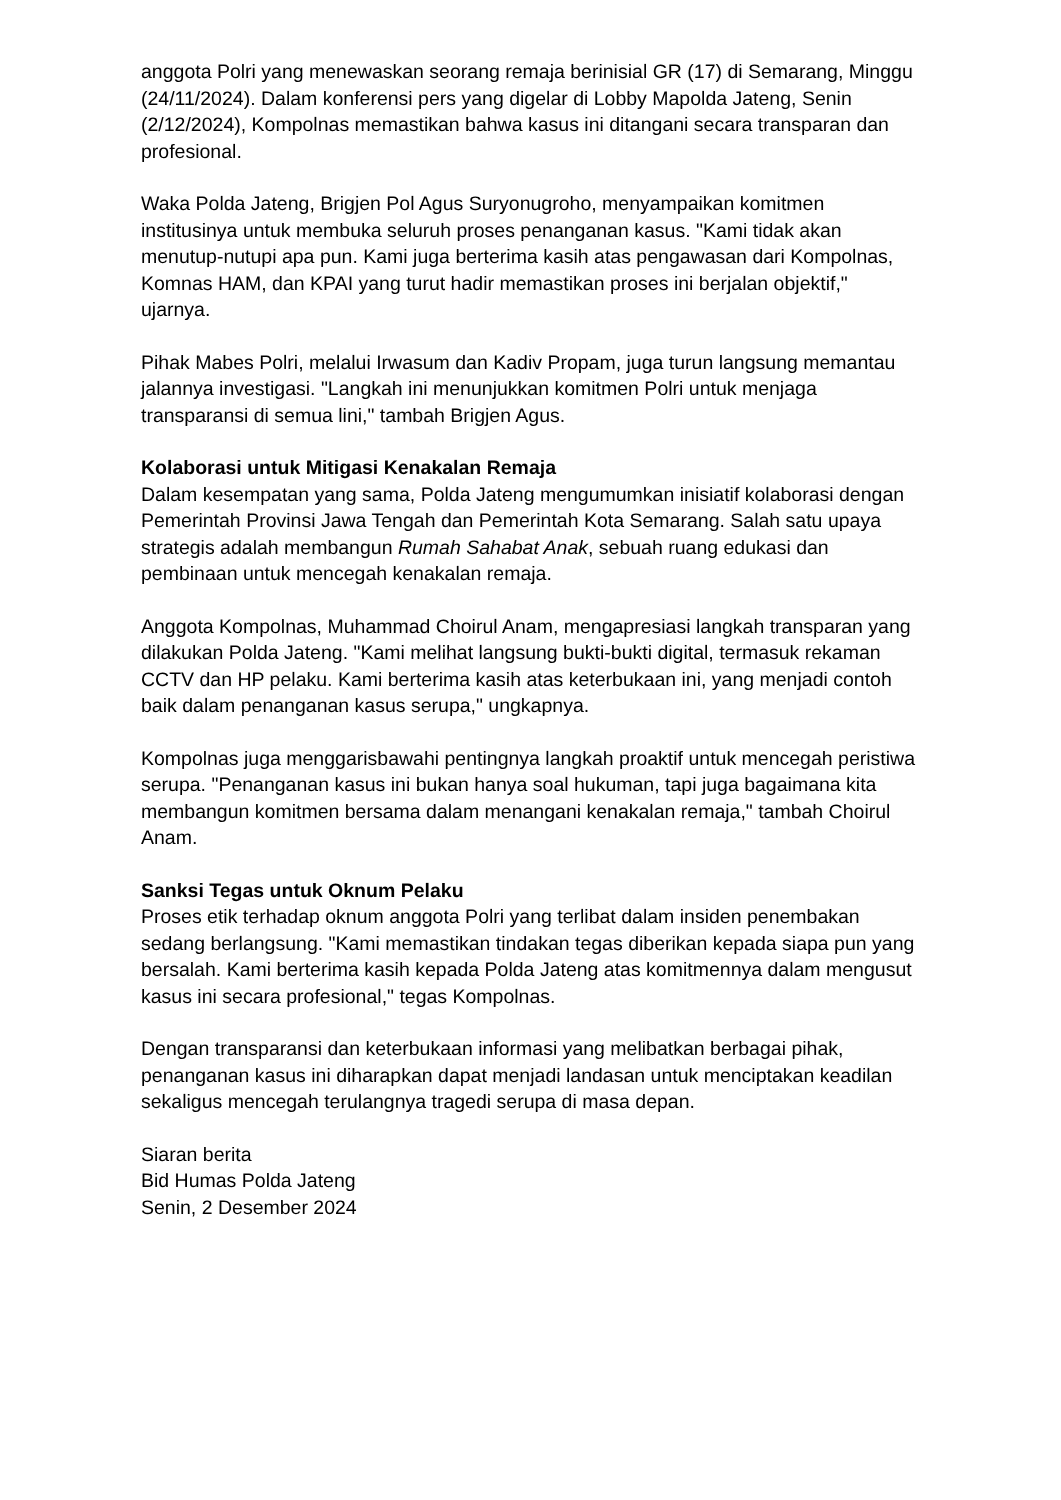anggota Polri yang menewaskan seorang remaja berinisial GR (17) di Semarang, Minggu (24/11/2024). Dalam konferensi pers yang digelar di Lobby Mapolda Jateng, Senin (2/12/2024), Kompolnas memastikan bahwa kasus ini ditangani secara transparan dan profesional.
Waka Polda Jateng, Brigjen Pol Agus Suryonugroho, menyampaikan komitmen institusinya untuk membuka seluruh proses penanganan kasus. "Kami tidak akan menutup-nutupi apa pun. Kami juga berterima kasih atas pengawasan dari Kompolnas, Komnas HAM, dan KPAI yang turut hadir memastikan proses ini berjalan objektif," ujarnya.
Pihak Mabes Polri, melalui Irwasum dan Kadiv Propam, juga turun langsung memantau jalannya investigasi. "Langkah ini menunjukkan komitmen Polri untuk menjaga transparansi di semua lini," tambah Brigjen Agus.
Kolaborasi untuk Mitigasi Kenakalan Remaja
Dalam kesempatan yang sama, Polda Jateng mengumumkan inisiatif kolaborasi dengan Pemerintah Provinsi Jawa Tengah dan Pemerintah Kota Semarang. Salah satu upaya strategis adalah membangun Rumah Sahabat Anak, sebuah ruang edukasi dan pembinaan untuk mencegah kenakalan remaja.
Anggota Kompolnas, Muhammad Choirul Anam, mengapresiasi langkah transparan yang dilakukan Polda Jateng. "Kami melihat langsung bukti-bukti digital, termasuk rekaman CCTV dan HP pelaku. Kami berterima kasih atas keterbukaan ini, yang menjadi contoh baik dalam penanganan kasus serupa," ungkapnya.
Kompolnas juga menggarisbawahi pentingnya langkah proaktif untuk mencegah peristiwa serupa. "Penanganan kasus ini bukan hanya soal hukuman, tapi juga bagaimana kita membangun komitmen bersama dalam menangani kenakalan remaja," tambah Choirul Anam.
Sanksi Tegas untuk Oknum Pelaku
Proses etik terhadap oknum anggota Polri yang terlibat dalam insiden penembakan sedang berlangsung. "Kami memastikan tindakan tegas diberikan kepada siapa pun yang bersalah. Kami berterima kasih kepada Polda Jateng atas komitmennya dalam mengusut kasus ini secara profesional," tegas Kompolnas.
Dengan transparansi dan keterbukaan informasi yang melibatkan berbagai pihak, penanganan kasus ini diharapkan dapat menjadi landasan untuk menciptakan keadilan sekaligus mencegah terulangnya tragedi serupa di masa depan.
Siaran berita
Bid Humas Polda Jateng
Senin, 2 Desember 2024